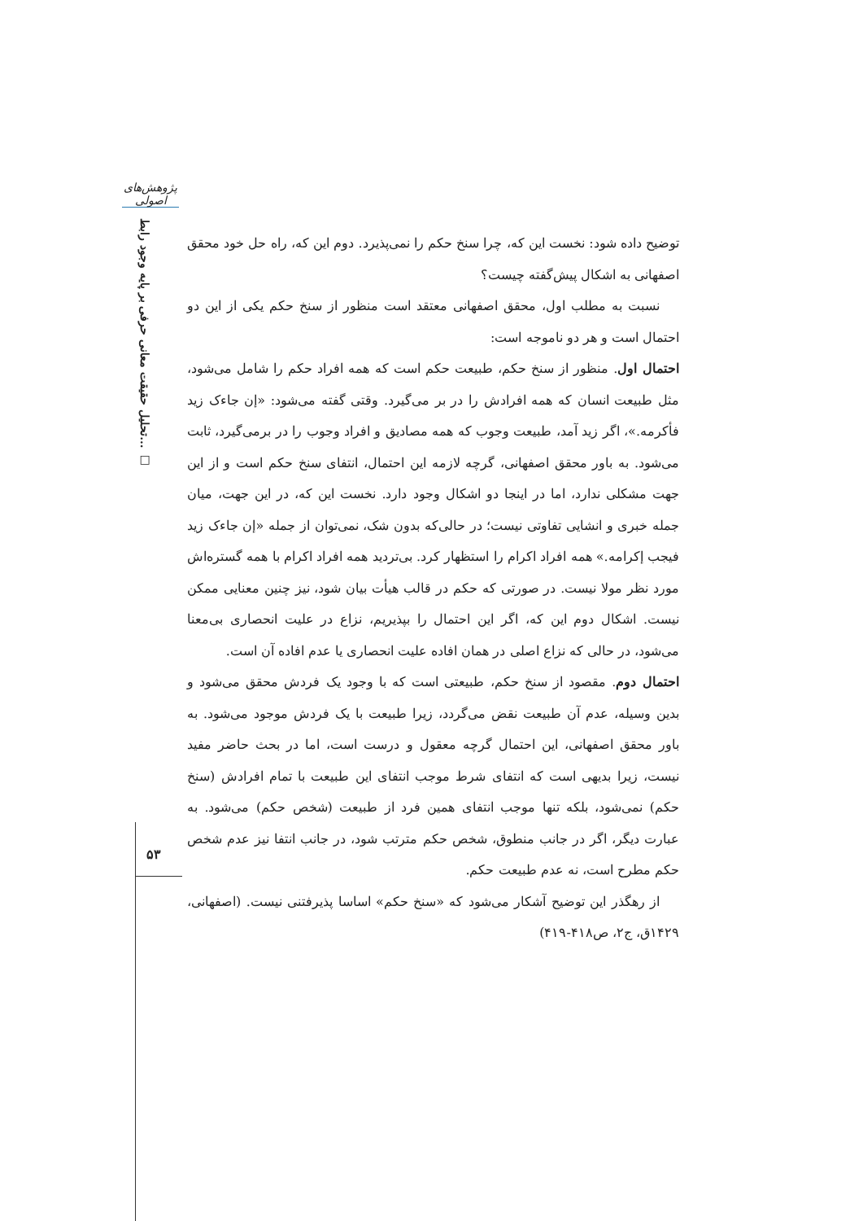پژوهش‌های اصولی
تحلیل حقیقت معانی حرفی بر پایه وجود رابط... □
۵۳
توضیح داده شود: نخست این که، چرا سنخ حکم را نمی‌پذیرد. دوم این که، راه حل خود محقق اصفهانی به اشکال پیش‌گفته چیست؟
نسبت به مطلب اول، محقق اصفهانی معتقد است منظور از سنخ حکم یکی از این دو احتمال است و هر دو ناموجه است:
احتمال اول. منظور از سنخ حکم، طبیعت حکم است که همه افراد حکم را شامل می‌شود، مثل طبیعت انسان که همه افرادش را در بر می‌گیرد. وقتی گفته می‌شود: «إن جاءک زید فأکرمه.»، اگر زید آمد، طبیعت وجوب که همه مصادیق و افراد وجوب را در برمی‌گیرد، ثابت می‌شود. به باور محقق اصفهانی، گرچه لازمه این احتمال، انتفای سنخ حکم است و از این جهت مشکلی ندارد، اما در اینجا دو اشکال وجود دارد. نخست این که، در این جهت، میان جمله خبری و انشایی تفاوتی نیست؛ در حالی‌که بدون شک، نمی‌توان از جمله «إن جاءک زید فیجب إکرامه.» همه افراد اکرام را استظهار کرد. بی‌تردید همه افراد اکرام با همه گستره‌اش مورد نظر مولا نیست. در صورتی که حکم در قالب هیأت بیان شود، نیز چنین معنایی ممکن نیست. اشکال دوم این که، اگر این احتمال را بپذیریم، نزاع در علیت انحصاری بی‌معنا می‌شود، در حالی که نزاع اصلی در همان افاده علیت انحصاری یا عدم افاده آن است.
احتمال دوم. مقصود از سنخ حکم، طبیعتی است که با وجود یک فردش محقق می‌شود و بدین وسیله، عدم آن طبیعت نقض می‌گردد، زیرا طبیعت با یک فردش موجود می‌شود. به باور محقق اصفهانی، این احتمال گرچه معقول و درست است، اما در بحث حاضر مفید نیست، زیرا بدیهی است که انتفای شرط موجب انتفای این طبیعت با تمام افرادش (سنخ حکم) نمی‌شود، بلکه تنها موجب انتفای همین فرد از طبیعت (شخص حکم) می‌شود. به عبارت دیگر، اگر در جانب منطوق، شخص حکم مترتب شود، در جانب انتفا نیز عدم شخص حکم مطرح است، نه عدم طبیعت حکم.
از رهگذر این توضیح آشکار می‌شود که «سنخ حکم» اساسا پذیرفتنی نیست. (اصفهانی، ۱۴۲۹ق، ج۲، ص۴۱۸-۴۱۹)